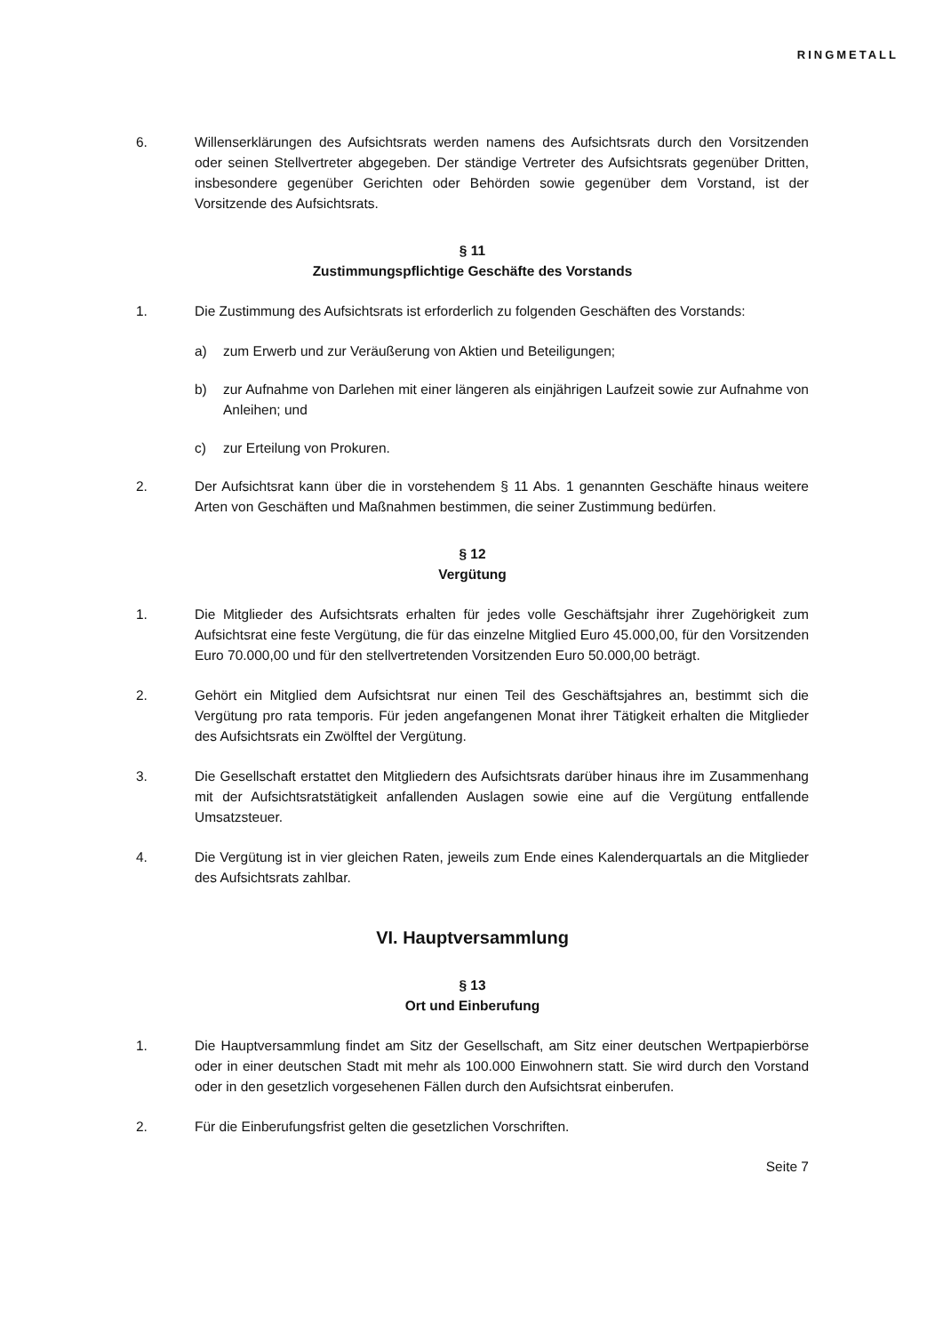RINGMETALL
6. Willenserklärungen des Aufsichtsrats werden namens des Aufsichtsrats durch den Vorsitzenden oder seinen Stellvertreter abgegeben. Der ständige Vertreter des Aufsichtsrats gegenüber Dritten, insbesondere gegenüber Gerichten oder Behörden sowie gegenüber dem Vorstand, ist der Vorsitzende des Aufsichtsrats.
§ 11
Zustimmungspflichtige Geschäfte des Vorstands
1. Die Zustimmung des Aufsichtsrats ist erforderlich zu folgenden Geschäften des Vorstands:
a) zum Erwerb und zur Veräußerung von Aktien und Beteiligungen;
b) zur Aufnahme von Darlehen mit einer längeren als einjährigen Laufzeit sowie zur Aufnahme von Anleihen; und
c) zur Erteilung von Prokuren.
2. Der Aufsichtsrat kann über die in vorstehendem § 11 Abs. 1 genannten Geschäfte hinaus weitere Arten von Geschäften und Maßnahmen bestimmen, die seiner Zustimmung bedürfen.
§ 12
Vergütung
1. Die Mitglieder des Aufsichtsrats erhalten für jedes volle Geschäftsjahr ihrer Zugehörigkeit zum Aufsichtsrat eine feste Vergütung, die für das einzelne Mitglied Euro 45.000,00, für den Vorsitzenden Euro 70.000,00 und für den stellvertretenden Vorsitzenden Euro 50.000,00 beträgt.
2. Gehört ein Mitglied dem Aufsichtsrat nur einen Teil des Geschäftsjahres an, bestimmt sich die Vergütung pro rata temporis. Für jeden angefangenen Monat ihrer Tätigkeit erhalten die Mitglieder des Aufsichtsrats ein Zwölftel der Vergütung.
3. Die Gesellschaft erstattet den Mitgliedern des Aufsichtsrats darüber hinaus ihre im Zusammenhang mit der Aufsichtsratstätigkeit anfallenden Auslagen sowie eine auf die Vergütung entfallende Umsatzsteuer.
4. Die Vergütung ist in vier gleichen Raten, jeweils zum Ende eines Kalenderquartals an die Mitglieder des Aufsichtsrats zahlbar.
VI. Hauptversammlung
§ 13
Ort und Einberufung
1. Die Hauptversammlung findet am Sitz der Gesellschaft, am Sitz einer deutschen Wertpapierbörse oder in einer deutschen Stadt mit mehr als 100.000 Einwohnern statt. Sie wird durch den Vorstand oder in den gesetzlich vorgesehenen Fällen durch den Aufsichtsrat einberufen.
2. Für die Einberufungsfrist gelten die gesetzlichen Vorschriften.
Seite 7